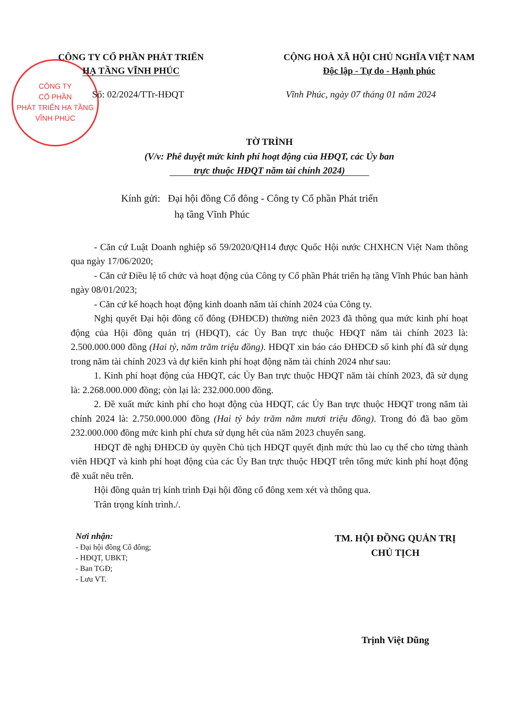CÔNG TY
CỔ PHẦN
PHÁT TRIỂN HẠ TẦNG
VĨNH PHÚC
CÔNG TY CỔ PHẦN PHÁT TRIỂN
HẠ TẦNG VĨNH PHÚC
CỘNG HOÀ XÃ HỘI CHỦ NGHĨA VIỆT NAM
Độc lập - Tự do - Hạnh phúc
Số: 02/2024/TTr-HĐQT
Vĩnh Phúc, ngày 07 tháng 01 năm 2024
TỜ TRÌNH
(V/v: Phê duyệt mức kinh phí hoạt động của HĐQT, các Ủy ban
trực thuộc HĐQT năm tài chính 2024)
Kính gửi: Đại hội đồng Cổ đông - Công ty Cổ phần Phát triển
hạ tầng Vĩnh Phúc
- Căn cứ Luật Doanh nghiệp số 59/2020/QH14 được Quốc Hội nước CHXHCN Việt Nam thông qua ngày 17/06/2020;
- Căn cứ Điều lệ tổ chức và hoạt động của Công ty Cổ phần Phát triển hạ tầng Vĩnh Phúc ban hành ngày 08/01/2023;
- Căn cứ kế hoạch hoạt động kinh doanh năm tài chính 2024 của Công ty.
Nghị quyết Đại hội đồng cổ đông (ĐHĐCĐ) thường niên 2023 đã thông qua mức kinh phí hoạt động của Hội đồng quản trị (HĐQT), các Ủy Ban trực thuộc HĐQT năm tài chính 2023 là: 2.500.000.000 đồng (Hai tỷ, năm trăm triệu đồng). HĐQT xin báo cáo ĐHĐCĐ số kinh phí đã sử dụng trong năm tài chính 2023 và dự kiến kinh phí hoạt động năm tài chính 2024 như sau:
1. Kinh phí hoạt động của HĐQT, các Ủy Ban trực thuộc HĐQT năm tài chính 2023, đã sử dụng là: 2.268.000.000 đồng; còn lại là: 232.000.000 đồng.
2. Đề xuất mức kinh phí cho hoạt động của HĐQT, các Ủy Ban trực thuộc HĐQT trong năm tài chính 2024 là: 2.750.000.000 đồng (Hai tỷ bảy trăm năm mươi triệu đồng). Trong đó đã bao gồm 232.000.000 đồng mức kinh phí chưa sử dụng hết của năm 2023 chuyển sang.
HĐQT đề nghị ĐHĐCĐ ủy quyền Chủ tịch HĐQT quyết định mức thù lao cụ thể cho từng thành viên HĐQT và kinh phí hoạt động của các Ủy Ban trực thuộc HĐQT trên tổng mức kinh phí hoạt động đề xuất nêu trên.
Hội đồng quản trị kính trình Đại hội đồng cổ đông xem xét và thông qua.
Trân trọng kính trình./.
Nơi nhận:
- Đại hội đồng Cổ đông;
- HĐQT, UBKT;
- Ban TGĐ;
- Lưu VT.
TM. HỘI ĐỒNG QUẢN TRỊ
CHỦ TỊCH
Trịnh Việt Dũng